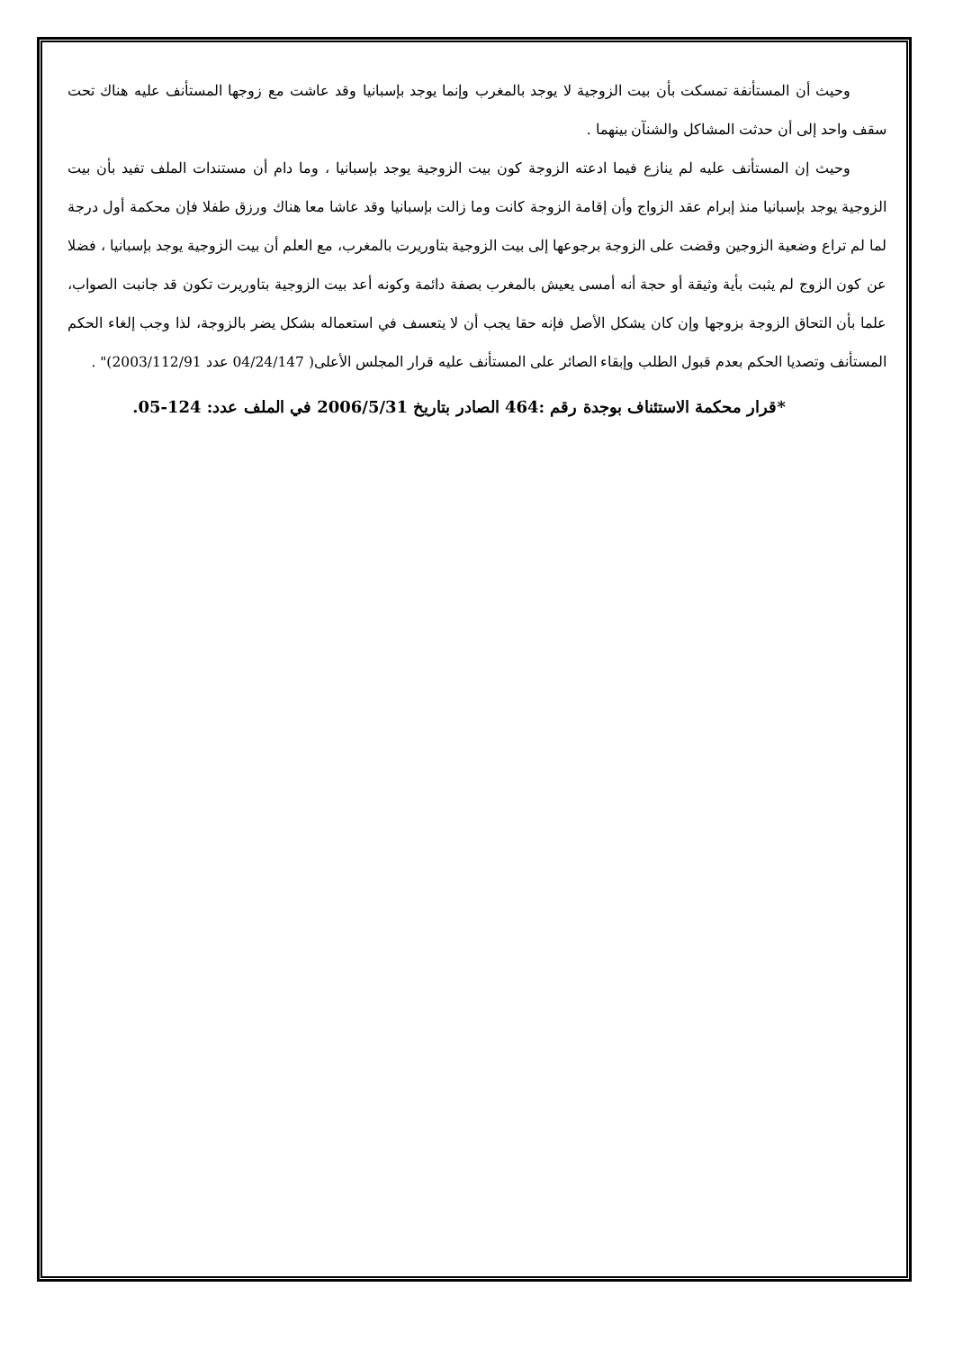وحيث أن المستأنفة تمسكت بأن بيت الزوجية لا يوجد بالمغرب وإنما يوجد بإسبانيا وقد عاشت مع زوجها المستأنف عليه هناك تحت سقف واحد إلى أن حدثت المشاكل والشنآن بينهما .
وحيث إن المستأنف عليه لم ينازع فيما ادعته الزوجة كون بيت الزوجية يوجد بإسبانيا ، وما دام أن مستندات الملف تفيد بأن بيت الزوجية يوجد بإسبانيا منذ إبرام عقد الزواج وأن إقامة الزوجة كانت وما زالت بإسبانيا وقد عاشا معا هناك ورزق طفلا فإن محكمة أول درجة لما لم تراع وضعية الزوجين وقضت على الزوجة برجوعها إلى بيت الزوجية بتاوريرت بالمغرب، مع العلم أن بيت الزوجية يوجد بإسبانيا ، فضلا عن كون الزوج لم يثبت بأية وثيقة أو حجة أنه أمسى يعيش بالمغرب بصفة دائمة وكونه أعد بيت الزوجية بتاوريرت تكون قد جانبت الصواب، علما بأن التحاق الزوجة بزوجها وإن كان يشكل الأصل فإنه حقا يجب أن لا يتعسف في استعماله بشكل يضر بالزوجة، لذا وجب إلغاء الحكم المستأنف وتصديا الحكم بعدم قبول الطلب وإبقاء الصائر على المستأنف عليه قرار المجلس الأعلى( 04/24/147 عدد 2003/112/91)" .
*قرار محكمة الاستئناف بوجدة رقم :464 الصادر بتاريخ 2006/5/31 في الملف عدد: 124-05.